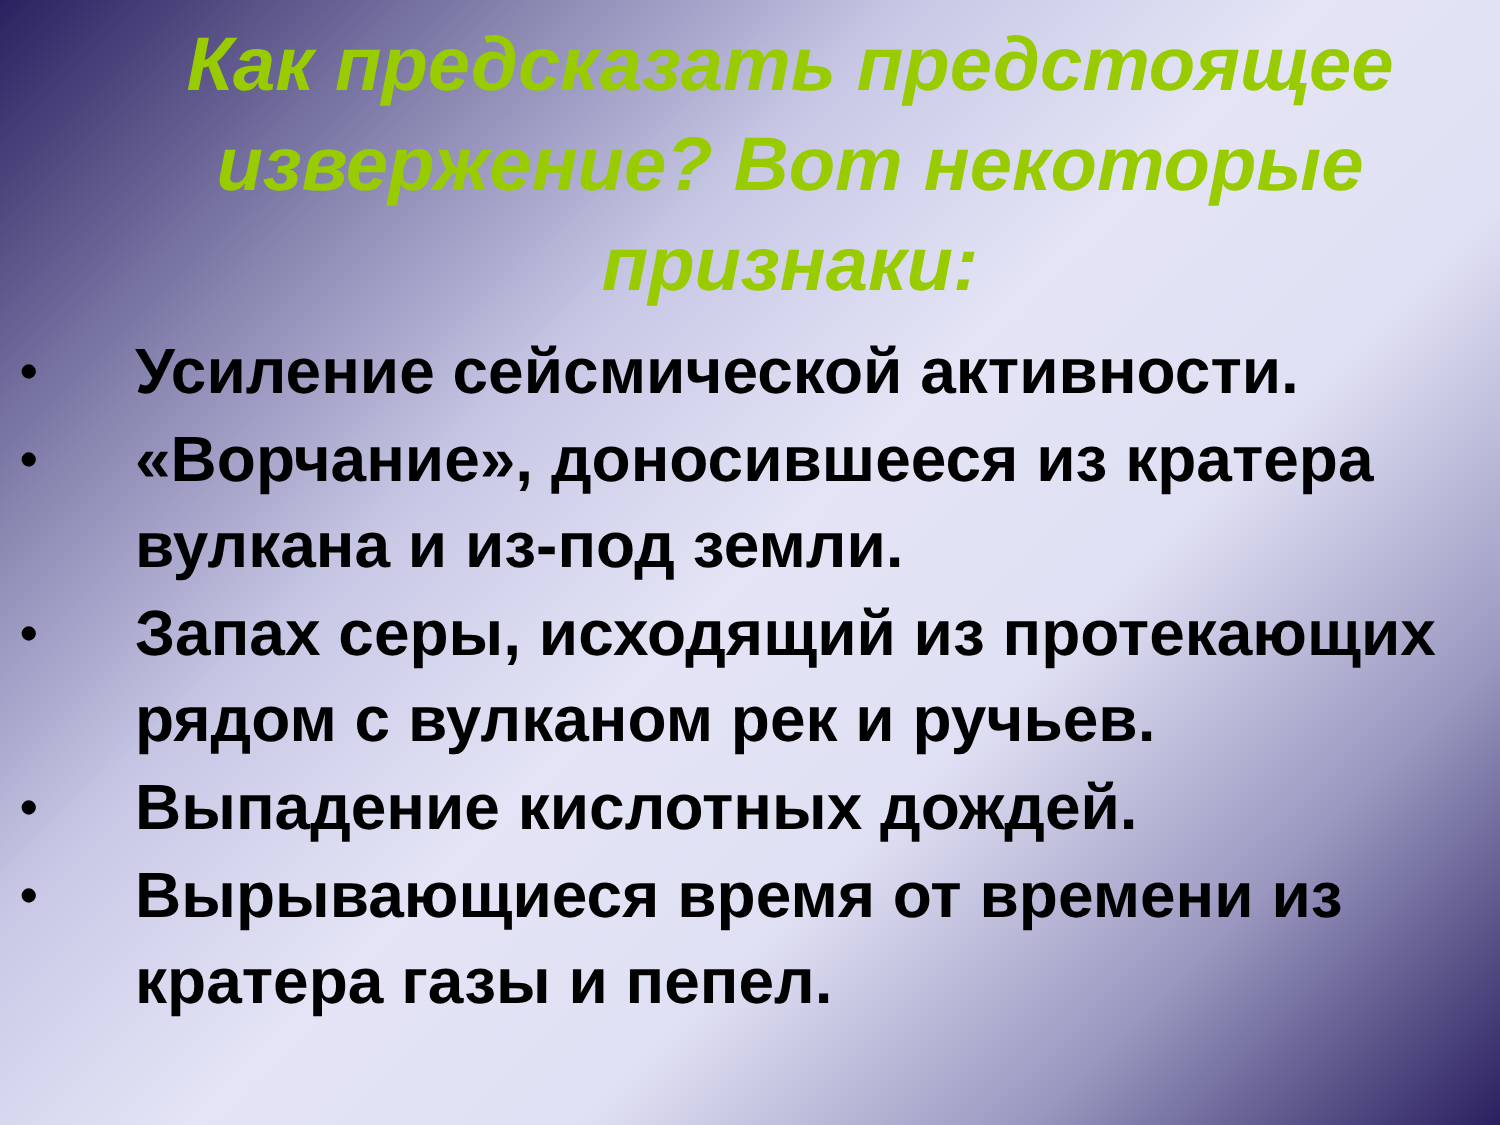Как предсказать предстоящее извержение? Вот некоторые признаки:
• Усиление сейсмической активности.
• «Ворчание», доносившееся из кратера вулкана и из-под земли.
• Запах серы, исходящий из протекающих рядом с вулканом рек и ручьев.
• Выпадение кислотных дождей.
• Вырывающиеся время от времени из кратера газы и пепел.